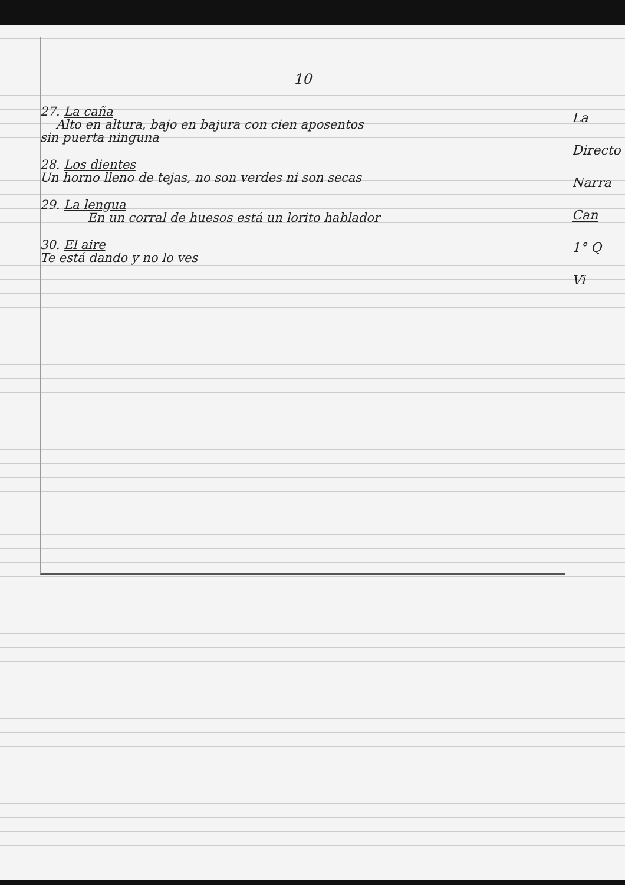10
27. La caña
Alto en altura, bajo en bajura con cien aposentos
sin puerta ninguna
28. Los dientes
Un horno lleno de tejas, no son verdes ni son secas
29. La lengua
En un corral de huesos está un lorito hablador
30. El aire
Te está dando y no lo ves
La
Directo
Narra
Can
1° Q
Vi